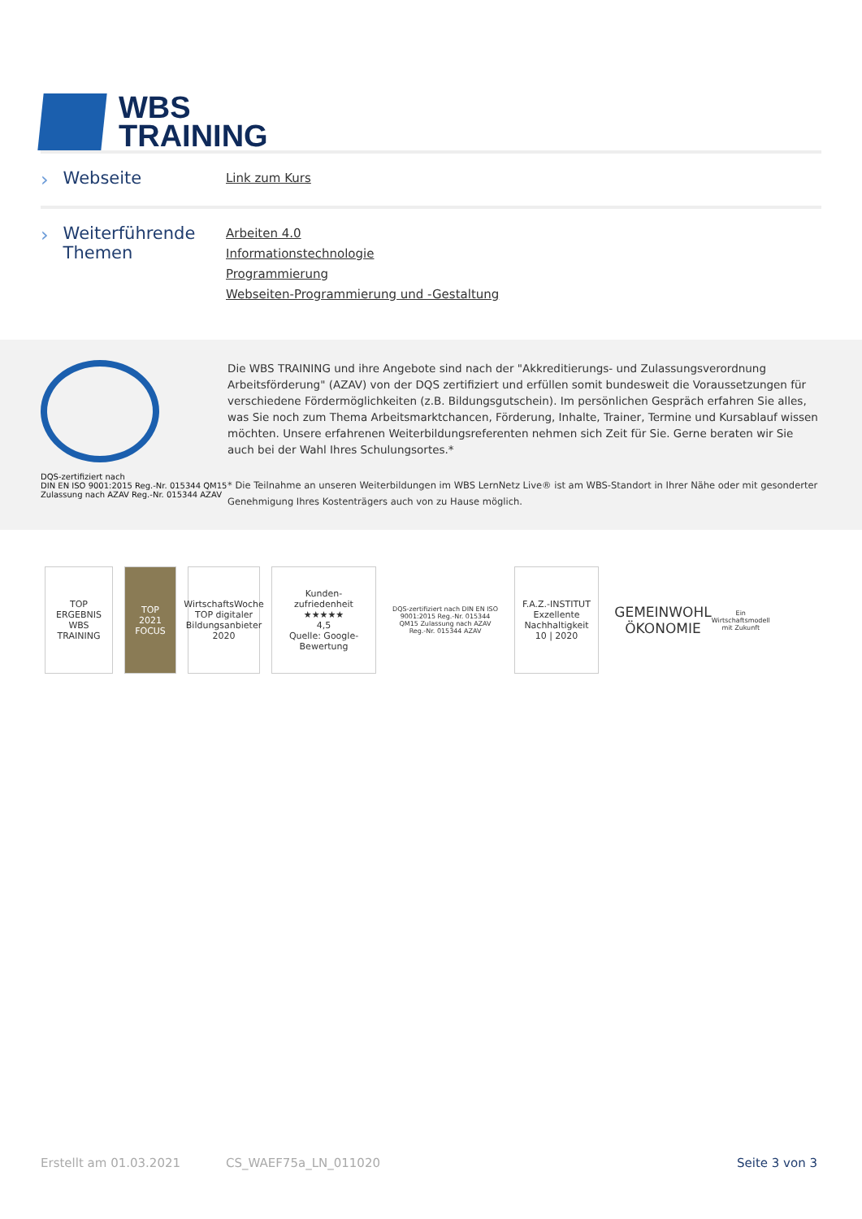WBS
TRAINING
› Webseite
Link zum Kurs
› Weiterführende Themen
Arbeiten 4.0
Informationstechnologie
Programmierung
Webseiten-Programmierung und -Gestaltung
DQS-zertifiziert nach
DIN EN ISO 9001:2015 Reg.-Nr. 015344 QM15
Zulassung nach AZAV Reg.-Nr. 015344 AZAV
Die WBS TRAINING und ihre Angebote sind nach der "Akkreditierungs- und Zulassungsverordnung Arbeitsförderung" (AZAV) von der DQS zertifiziert und erfüllen somit bundesweit die Voraussetzungen für verschiedene Fördermöglichkeiten (z.B. Bildungsgutschein). Im persönlichen Gespräch erfahren Sie alles, was Sie noch zum Thema Arbeitsmarktchancen, Förderung, Inhalte, Trainer, Termine und Kursablauf wissen möchten. Unsere erfahrenen Weiterbildungsreferenten nehmen sich Zeit für Sie. Gerne beraten wir Sie auch bei der Wahl Ihres Schulungsortes.*
* Die Teilnahme an unseren Weiterbildungen im WBS LernNetz Live® ist am WBS-Standort in Ihrer Nähe oder mit gesonderter Genehmigung Ihres Kostenträgers auch von zu Hause möglich.
TOP ERGEBNIS
WBS TRAINING
TOP 2021 FOCUS
WirtschaftsWoche TOP digitaler Bildungsanbieter 2020
Kunden-zufriedenheit ★★★★★
4,5
Quelle: Google-Bewertung
DQS-zertifiziert nach DIN EN ISO 9001:2015 Reg.-Nr. 015344 QM15 Zulassung nach AZAV Reg.-Nr. 015344 AZAV
F.A.Z.-INSTITUT
Exzellente Nachhaltigkeit
10 | 2020
GEMEINWOHL ÖKONOMIE Ein Wirtschaftsmodell mit Zukunft
Erstellt am 01.03.2021 CS_WAEF75a_LN_011020 Seite 3 von 3